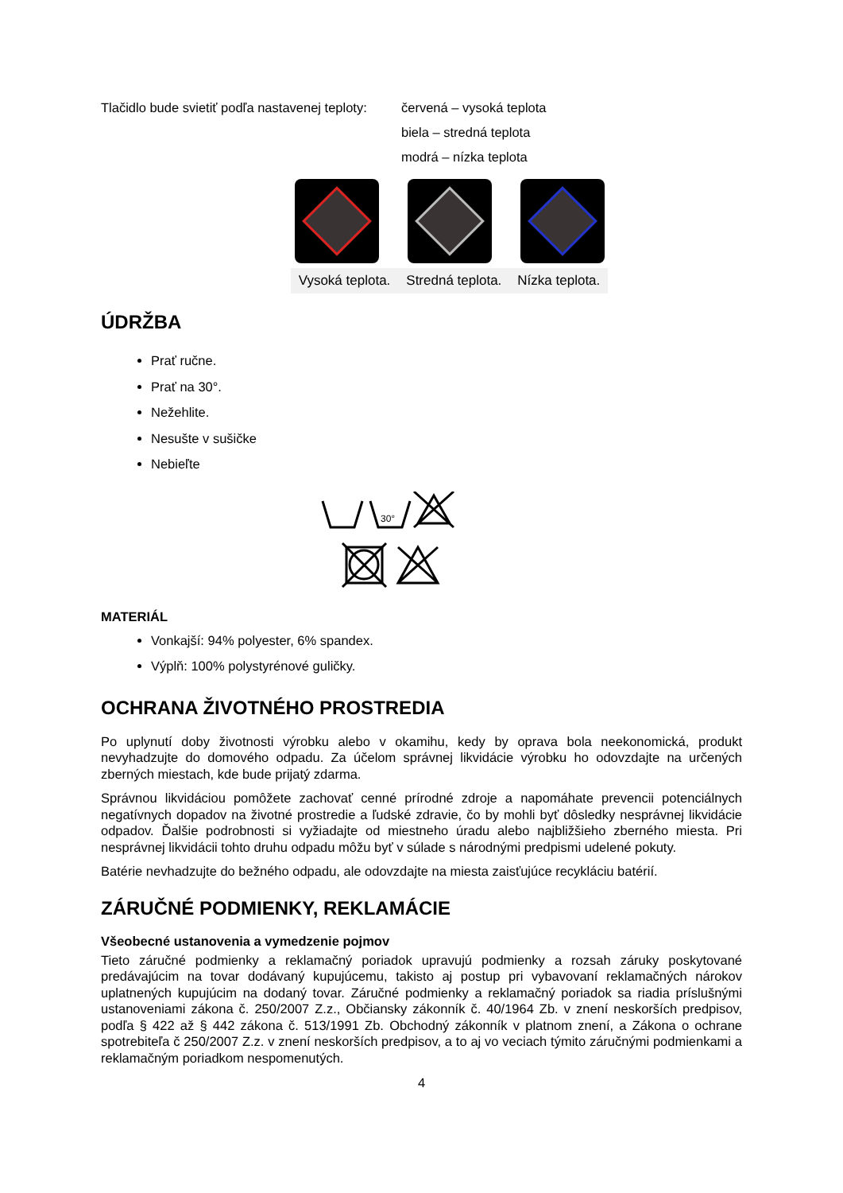Tlačidlo bude svietiť podľa nastavenej teploty:
červená – vysoká teplota
biela – stredná teplota
modrá – nízka teplota
Vysoká teplota. Stredná teplota. Nízka teplota.
ÚDRŽBA
Prať ručne.
Prať na 30°.
Nežehlite.
Nesušte v sušičke
Nebieľte
30°
MATERIÁL
Vonkajší: 94% polyester, 6% spandex.
Výplň: 100% polystyrénové guličky.
OCHRANA ŽIVOTNÉHO PROSTREDIA
Po uplynutí doby životnosti výrobku alebo v okamihu, kedy by oprava bola neekonomická, produkt nevyhadzujte do domového odpadu. Za účelom správnej likvidácie výrobku ho odovzdajte na určených zberných miestach, kde bude prijatý zdarma.
Správnou likvidáciou pomôžete zachovať cenné prírodné zdroje a napomáhate prevencii potenciálnych negatívnych dopadov na životné prostredie a ľudské zdravie, čo by mohli byť dôsledky nesprávnej likvidácie odpadov. Ďalšie podrobnosti si vyžiadajte od miestneho úradu alebo najbližšieho zberného miesta. Pri nesprávnej likvidácii tohto druhu odpadu môžu byť v súlade s národnými predpismi udelené pokuty.
Batérie nevhadzujte do bežného odpadu, ale odovzdajte na miesta zaisťujúce recykláciu batérií.
ZÁRUČNÉ PODMIENKY, REKLAMÁCIE
Všeobecné ustanovenia a vymedzenie pojmov
Tieto záručné podmienky a reklamačný poriadok upravujú podmienky a rozsah záruky poskytované predávajúcim na tovar dodávaný kupujúcemu, takisto aj postup pri vybavovaní reklamačných nárokov uplatnených kupujúcim na dodaný tovar. Záručné podmienky a reklamačný poriadok sa riadia príslušnými ustanoveniami zákona č. 250/2007 Z.z., Občiansky zákonník č. 40/1964 Zb. v znení neskorších predpisov, podľa § 422 až § 442 zákona č. 513/1991 Zb. Obchodný zákonník v platnom znení, a Zákona o ochrane spotrebiteľa č 250/2007 Z.z. v znení neskorších predpisov, a to aj vo veciach týmito záručnými podmienkami a reklamačným poriadkom nespomenutých.
4